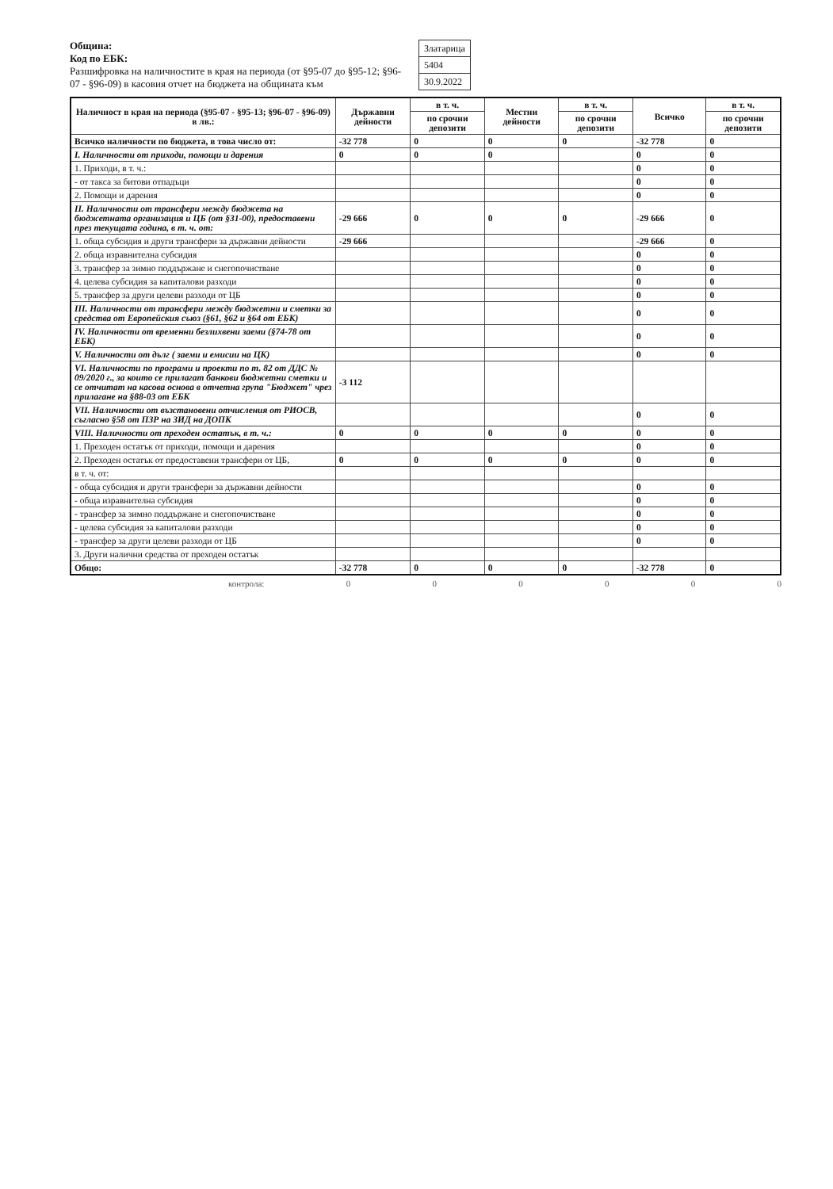Община:
Код по ЕБК:
Разшифровка на наличностите в края на периода (от §95-07 до §95-12; §96-07 - §96-09) в касовия отчет на бюджета на общината към
| Златарица |
| 5404 |
| 30.9.2022 |
| Наличност в края на периода (§95-07 - §95-13; §96-07 - §96-09) в лв.: | Държавни дейности | в т. ч. | Местни дейности | в т. ч. | Всичко | в т. ч. |
| --- | --- | --- | --- | --- | --- | --- |
| | | по срочни депозити | | по срочни депозити | | по срочни депозити |
| Всичко наличности по бюджета, в това число от: | -32 778 | 0 | 0 | 0 | -32 778 | 0 |
| I. Наличности от приходи, помощи и дарения | 0 | 0 | 0 | | 0 | 0 |
| 1. Приходи, в т. ч.: | | | | | 0 | 0 |
| - от такса за битови отпадъци | | | | | 0 | 0 |
| 2. Помощи и дарения | | | | | 0 | 0 |
| II. Наличности от трансфери между бюджета на бюджетната организация и ЦБ (от §31-00), предоставени през текущата година, в т. ч. от: | -29 666 | 0 | 0 | 0 | -29 666 | 0 |
| 1. обща субсидия и други трансфери за държавни дейности | -29 666 | | | | -29 666 | 0 |
| 2. обща изравнителна субсидия | | | | | 0 | 0 |
| 3. трансфер за зимно поддържане и снегопочистване | | | | | 0 | 0 |
| 4. целева субсидия за капиталови разходи | | | | | 0 | 0 |
| 5. трансфер за други целеви разходи от ЦБ | | | | | 0 | 0 |
| III. Наличности от трансфери между бюджетни и сметки за средства от Европейския съюз (§61, §62 и §64 от ЕБК) | | | | | 0 | 0 |
| IV. Наличности от временни безлихвени заеми (§74-78 от ЕБК) | | | | | 0 | 0 |
| V. Наличности от дълг ( заеми и емисии на ЦК) | | | | | 0 | 0 |
| VI. Наличности по програми и проекти по т. 82 от ДДС № 09/2020 г., за които се прилагат банкови бюджетни сметки и се отчитат на касова основа в отчетна група "Бюджет" чрез прилагане на §88-03 от ЕБК | -3 112 | | | | | |
| VII. Наличности от възстановени отчисления от РИОСВ, съгласно §58 от ПЗР на ЗИД на ДОПК | | | | | 0 | 0 |
| VIII. Наличности от преходен остатък, в т. ч.: | 0 | 0 | 0 | 0 | 0 | 0 |
| 1. Преходен остатък от приходи, помощи и дарения | | | | | 0 | 0 |
| 2. Преходен остатък от предоставени трансфери от ЦБ, | 0 | 0 | 0 | 0 | 0 | 0 |
| в т. ч. от: | | | | | | |
| - обща субсидия и други трансфери за държавни дейности | | | | | 0 | 0 |
| - обща изравнителна субсидия | | | | | 0 | 0 |
| - трансфер за зимно поддържане и снегопочистване | | | | | 0 | 0 |
| - целева субсидия за капиталови разходи | | | | | 0 | 0 |
| - трансфер за други целеви разходи от ЦБ | | | | | 0 | 0 |
| 3. Други налични средства от преходен остатък | | | | | | |
| Общо: | -32 778 | 0 | 0 | 0 | -32 778 | 0 |
контрола: 0 0 0 0 0 0